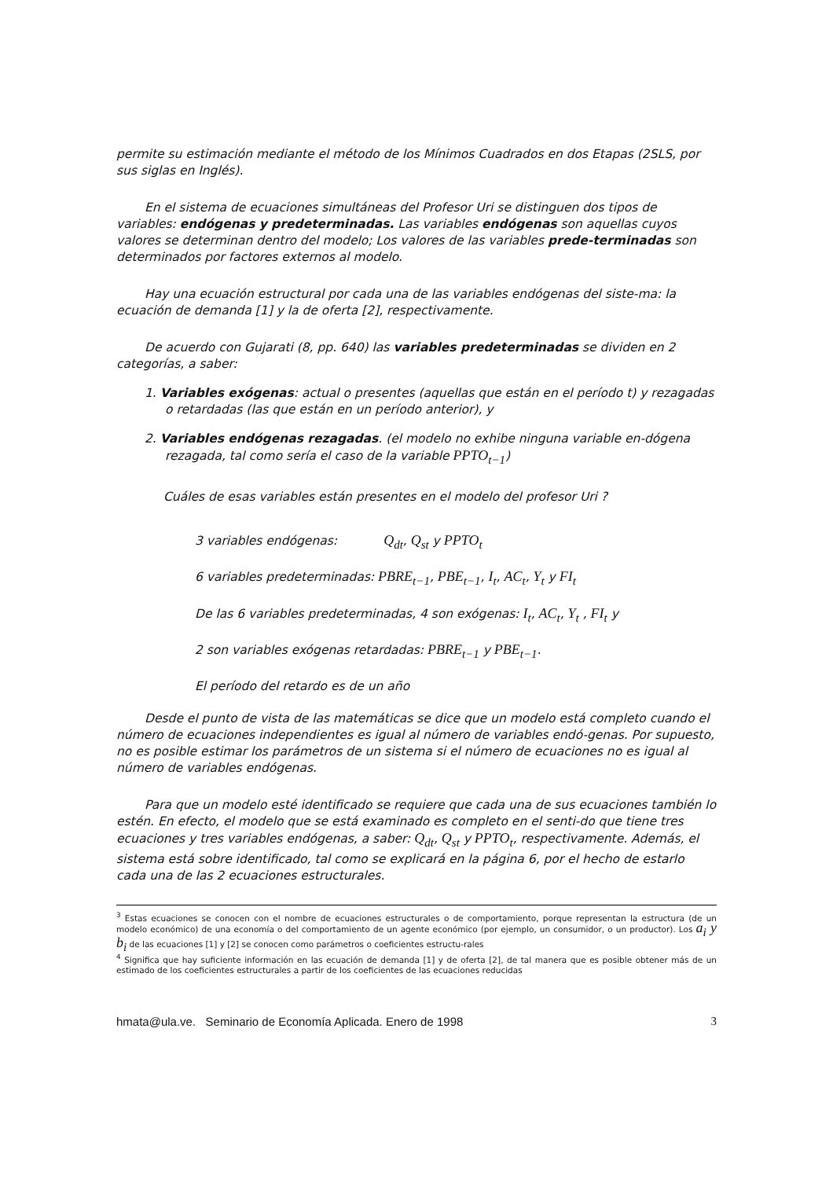permite su estimación mediante el método de los Mínimos Cuadrados en dos Etapas (2SLS, por sus siglas en Inglés).
En el sistema de ecuaciones simultáneas del Profesor Uri se distinguen dos tipos de variables: endógenas y predeterminadas. Las variables endógenas son aquellas cuyos valores se determinan dentro del modelo; Los valores de las variables prede-terminadas son determinados por factores externos al modelo.
Hay una ecuación estructural por cada una de las variables endógenas del siste-ma: la ecuación de demanda [1] y la de oferta [2], respectivamente.
De acuerdo con Gujarati (8, pp. 640) las variables predeterminadas se dividen en 2 categorías, a saber:
1. Variables exógenas: actual o presentes (aquellas que están en el período t) y rezagadas o retardadas (las que están en un período anterior), y
2. Variables endógenas rezagadas. (el modelo no exhibe ninguna variable en-dógena rezagada, tal como sería el caso de la variable PPTO<sub>t−1</sub>)
Cuáles de esas variables están presentes en el modelo del profesor Uri ?
3 variables endógenas: Q<sub>dt</sub>, Q<sub>st</sub> y PPTO<sub>t</sub>
6 variables predeterminadas: PBRE<sub>t−1</sub>, PBE<sub>t−1</sub>, I<sub>t</sub>, AC<sub>t</sub>, Y<sub>t</sub> y FI<sub>t</sub>
De las 6 variables predeterminadas, 4 son exógenas: I<sub>t</sub>, AC<sub>t</sub>, Y<sub>t</sub> , FI<sub>t</sub> y
2 son variables exógenas retardadas: PBRE<sub>t−1</sub> y PBE<sub>t−1</sub>.
El período del retardo es de un año
Desde el punto de vista de las matemáticas se dice que un modelo está completo cuando el número de ecuaciones independientes es igual al número de variables endó-genas. Por supuesto, no es posible estimar los parámetros de un sistema si el número de ecuaciones no es igual al número de variables endógenas.
Para que un modelo esté identificado se requiere que cada una de sus ecuaciones también lo estén. En efecto, el modelo que se está examinado es completo en el senti-do que tiene tres ecuaciones y tres variables endógenas, a saber: Q<sub>dt</sub>, Q<sub>st</sub> y PPTO<sub>t</sub>, respectivamente. Además, el sistema está sobre identificado, tal como se explicará en la página 6, por el hecho de estarlo cada una de las 2 ecuaciones estructurales.
<sup>3</sup> Estas ecuaciones se conocen con el nombre de ecuaciones estructurales o de comportamiento, porque representan la estructura (de un modelo económico) de una economía o del comportamiento de un agente económico (por ejemplo, un consumidor, o un productor). Los a<sub>i</sub> y b<sub>i</sub> de las ecuaciones [1] y [2] se conocen como parámetros o coeficientes estructu-rales
<sup>4</sup> Significa que hay suficiente información en las ecuación de demanda [1] y de oferta [2], de tal manera que es posible obtener más de un estimado de los coeficientes estructurales a partir de los coeficientes de las ecuaciones reducidas
hmata@ula.ve. Seminario de Economía Aplicada. Enero de 1998 3